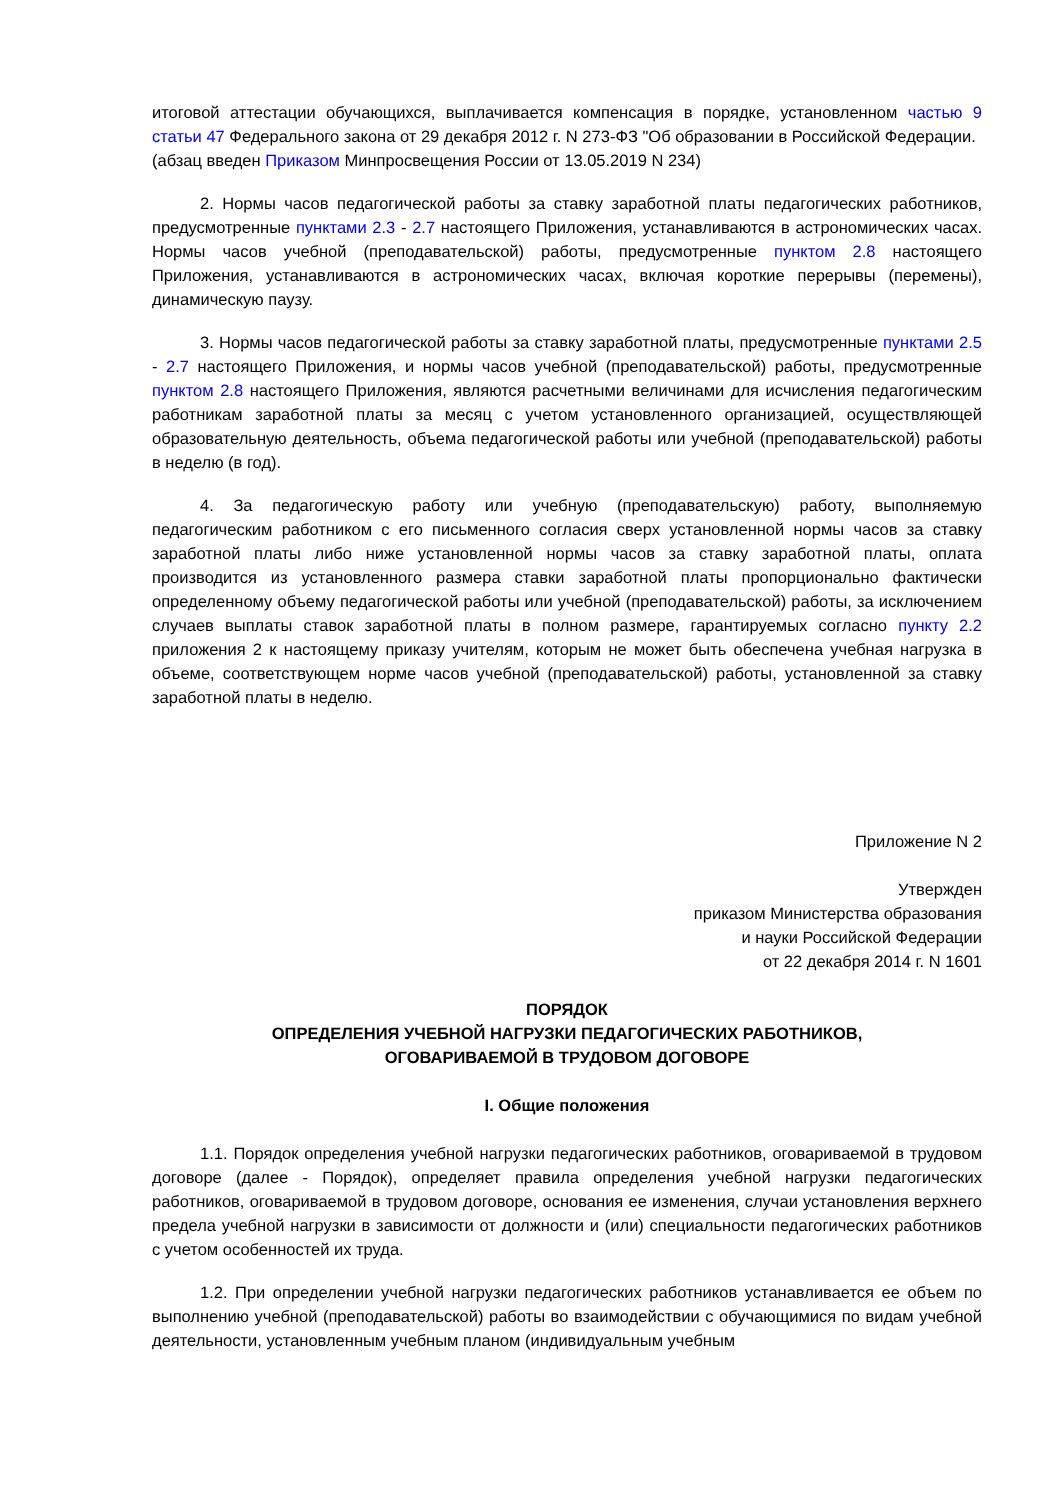итоговой аттестации обучающихся, выплачивается компенсация в порядке, установленном частью 9 статьи 47 Федерального закона от 29 декабря 2012 г. N 273-ФЗ "Об образовании в Российской Федерации.
(абзац введен Приказом Минпросвещения России от 13.05.2019 N 234)
2. Нормы часов педагогической работы за ставку заработной платы педагогических работников, предусмотренные пунктами 2.3 - 2.7 настоящего Приложения, устанавливаются в астрономических часах. Нормы часов учебной (преподавательской) работы, предусмотренные пунктом 2.8 настоящего Приложения, устанавливаются в астрономических часах, включая короткие перерывы (перемены), динамическую паузу.
3. Нормы часов педагогической работы за ставку заработной платы, предусмотренные пунктами 2.5 - 2.7 настоящего Приложения, и нормы часов учебной (преподавательской) работы, предусмотренные пунктом 2.8 настоящего Приложения, являются расчетными величинами для исчисления педагогическим работникам заработной платы за месяц с учетом установленного организацией, осуществляющей образовательную деятельность, объема педагогической работы или учебной (преподавательской) работы в неделю (в год).
4. За педагогическую работу или учебную (преподавательскую) работу, выполняемую педагогическим работником с его письменного согласия сверх установленной нормы часов за ставку заработной платы либо ниже установленной нормы часов за ставку заработной платы, оплата производится из установленного размера ставки заработной платы пропорционально фактически определенному объему педагогической работы или учебной (преподавательской) работы, за исключением случаев выплаты ставок заработной платы в полном размере, гарантируемых согласно пункту 2.2 приложения 2 к настоящему приказу учителям, которым не может быть обеспечена учебная нагрузка в объеме, соответствующем норме часов учебной (преподавательской) работы, установленной за ставку заработной платы в неделю.
Приложение N 2
Утвержден
приказом Министерства образования
и науки Российской Федерации
от 22 декабря 2014 г. N 1601
ПОРЯДОК
ОПРЕДЕЛЕНИЯ УЧЕБНОЙ НАГРУЗКИ ПЕДАГОГИЧЕСКИХ РАБОТНИКОВ,
ОГОВАРИВАЕМОЙ В ТРУДОВОМ ДОГОВОРЕ
I. Общие положения
1.1. Порядок определения учебной нагрузки педагогических работников, оговариваемой в трудовом договоре (далее - Порядок), определяет правила определения учебной нагрузки педагогических работников, оговариваемой в трудовом договоре, основания ее изменения, случаи установления верхнего предела учебной нагрузки в зависимости от должности и (или) специальности педагогических работников с учетом особенностей их труда.
1.2. При определении учебной нагрузки педагогических работников устанавливается ее объем по выполнению учебной (преподавательской) работы во взаимодействии с обучающимися по видам учебной деятельности, установленным учебным планом (индивидуальным учебным